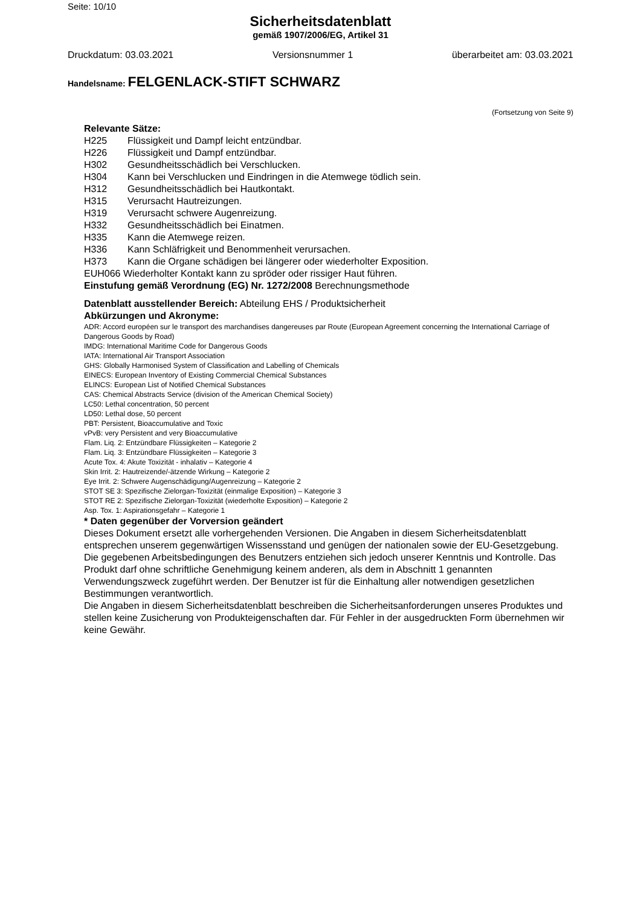Seite: 10/10
Sicherheitsdatenblatt
gemäß 1907/2006/EG, Artikel 31
Druckdatum: 03.03.2021 Versionsnummer 1 überarbeitet am: 03.03.2021
Handelsname: FELGENLACK-STIFT SCHWARZ
(Fortsetzung von Seite 9)
Relevante Sätze:
H225 Flüssigkeit und Dampf leicht entzündbar.
H226 Flüssigkeit und Dampf entzündbar.
H302 Gesundheitsschädlich bei Verschlucken.
H304 Kann bei Verschlucken und Eindringen in die Atemwege tödlich sein.
H312 Gesundheitsschädlich bei Hautkontakt.
H315 Verursacht Hautreizungen.
H319 Verursacht schwere Augenreizung.
H332 Gesundheitsschädlich bei Einatmen.
H335 Kann die Atemwege reizen.
H336 Kann Schläfrigkeit und Benommenheit verursachen.
H373 Kann die Organe schädigen bei längerer oder wiederholter Exposition.
EUH066 Wiederholter Kontakt kann zu spröder oder rissiger Haut führen.
Einstufung gemäß Verordnung (EG) Nr. 1272/2008 Berechnungsmethode
Datenblatt ausstellender Bereich: Abteilung EHS / Produktsicherheit
Abkürzungen und Akronyme:
ADR: Accord européen sur le transport des marchandises dangereuses par Route (European Agreement concerning the International Carriage of Dangerous Goods by Road)
IMDG: International Maritime Code for Dangerous Goods
IATA: International Air Transport Association
GHS: Globally Harmonised System of Classification and Labelling of Chemicals
EINECS: European Inventory of Existing Commercial Chemical Substances
ELINCS: European List of Notified Chemical Substances
CAS: Chemical Abstracts Service (division of the American Chemical Society)
LC50: Lethal concentration, 50 percent
LD50: Lethal dose, 50 percent
PBT: Persistent, Bioaccumulative and Toxic
vPvB: very Persistent and very Bioaccumulative
Flam. Liq. 2: Entzündbare Flüssigkeiten – Kategorie 2
Flam. Liq. 3: Entzündbare Flüssigkeiten – Kategorie 3
Acute Tox. 4: Akute Toxizität - inhalativ – Kategorie 4
Skin Irrit. 2: Hautreizende/-ätzende Wirkung – Kategorie 2
Eye Irrit. 2: Schwere Augenschädigung/Augenreizung – Kategorie 2
STOT SE 3: Spezifische Zielorgan-Toxizität (einmalige Exposition) – Kategorie 3
STOT RE 2: Spezifische Zielorgan-Toxizität (wiederholte Exposition) – Kategorie 2
Asp. Tox. 1: Aspirationsgefahr – Kategorie 1
* Daten gegenüber der Vorversion geändert
Dieses Dokument ersetzt alle vorhergehenden Versionen. Die Angaben in diesem Sicherheitsdatenblatt entsprechen unserem gegenwärtigen Wissensstand und genügen der nationalen sowie der EU-Gesetzgebung. Die gegebenen Arbeitsbedingungen des Benutzers entziehen sich jedoch unserer Kenntnis und Kontrolle. Das Produkt darf ohne schriftliche Genehmigung keinem anderen, als dem in Abschnitt 1 genannten Verwendungszweck zugeführt werden. Der Benutzer ist für die Einhaltung aller notwendigen gesetzlichen Bestimmungen verantwortlich.
Die Angaben in diesem Sicherheitsdatenblatt beschreiben die Sicherheitsanforderungen unseres Produktes und stellen keine Zusicherung von Produkteigenschaften dar. Für Fehler in der ausgedruckten Form übernehmen wir keine Gewähr.